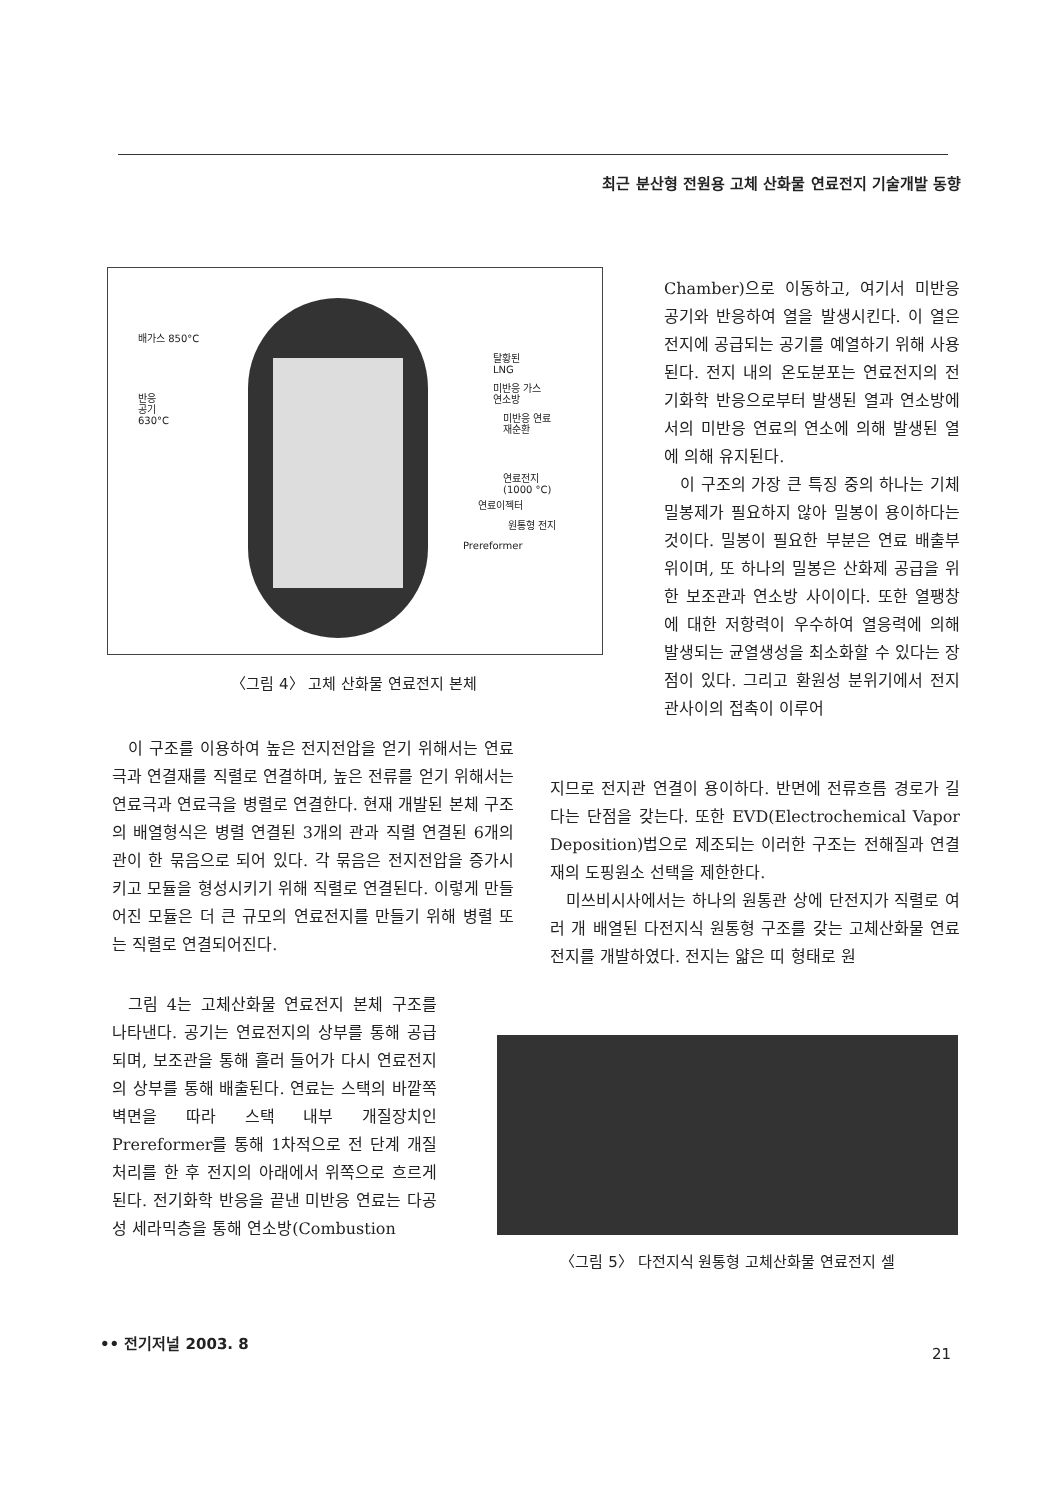최근 분산형 전원용 고체 산화물 연료전지 기술개발 동향
배가스 850°C
반응
공기
630°C
탈황된
LNG
미반응 가스
연소방
미반응 연료
재순환
연료전지
(1000 °C)
연료이젝터
원통형 전지
Prereformer
〈그림 4〉 고체 산화물 연료전지 본체
이 구조를 이용하여 높은 전지전압을 얻기 위해서는 연료극과 연결재를 직렬로 연결하며, 높은 전류를 얻기 위해서는 연료극과 연료극을 병렬로 연결한다. 현재 개발된 본체 구조의 배열형식은 병렬 연결된 3개의 관과 직렬 연결된 6개의 관이 한 묶음으로 되어 있다. 각 묶음은 전지전압을 증가시키고 모듈을 형성시키기 위해 직렬로 연결된다. 이렇게 만들어진 모듈은 더 큰 규모의 연료전지를 만들기 위해 병렬 또는 직렬로 연결되어진다.
그림 4는 고체산화물 연료전지 본체 구조를 나타낸다. 공기는 연료전지의 상부를 통해 공급되며, 보조관을 통해 흘러 들어가 다시 연료전지의 상부를 통해 배출된다. 연료는 스택의 바깥쪽 벽면을 따라 스택 내부 개질장치인 Prereformer를 통해 1차적으로 전 단계 개질처리를 한 후 전지의 아래에서 위쪽으로 흐르게 된다. 전기화학 반응을 끝낸 미반응 연료는 다공성 세라믹층을 통해 연소방(Combustion
Chamber)으로 이동하고, 여기서 미반응 공기와 반응하여 열을 발생시킨다. 이 열은 전지에 공급되는 공기를 예열하기 위해 사용된다. 전지 내의 온도분포는 연료전지의 전기화학 반응으로부터 발생된 열과 연소방에서의 미반응 연료의 연소에 의해 발생된 열에 의해 유지된다.
이 구조의 가장 큰 특징 중의 하나는 기체 밀봉제가 필요하지 않아 밀봉이 용이하다는 것이다. 밀봉이 필요한 부분은 연료 배출부위이며, 또 하나의 밀봉은 산화제 공급을 위한 보조관과 연소방 사이이다. 또한 열팽창에 대한 저항력이 우수하여 열응력에 의해 발생되는 균열생성을 최소화할 수 있다는 장점이 있다. 그리고 환원성 분위기에서 전지관사이의 접촉이 이루어
지므로 전지관 연결이 용이하다. 반면에 전류흐름 경로가 길다는 단점을 갖는다. 또한 EVD(Electrochemical Vapor Deposition)법으로 제조되는 이러한 구조는 전해질과 연결재의 도핑원소 선택을 제한한다.
미쓰비시사에서는 하나의 원통관 상에 단전지가 직렬로 여러 개 배열된 다전지식 원통형 구조를 갖는 고체산화물 연료전지를 개발하였다. 전지는 얇은 띠 형태로 원
〈그림 5〉 다전지식 원통형 고체산화물 연료전지 셀
•• 전기저널 2003. 8
21